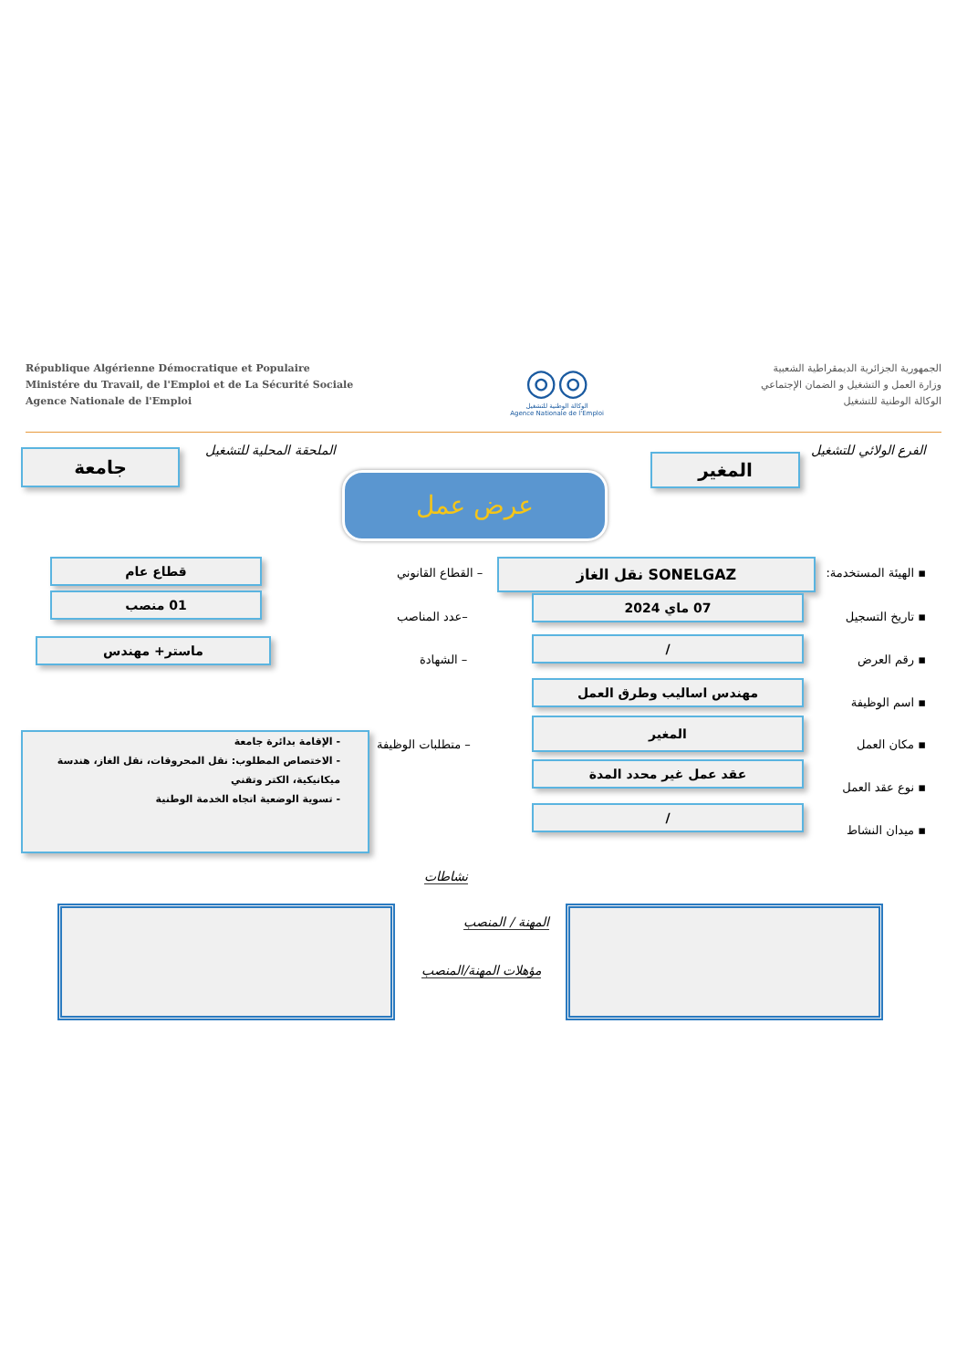République Algérienne Démocratique et Populaire
Ministére du Travail, de l'Emploi et de La Sécurité Sociale
Agence Nationale de l'Emploi
◎◎
الوكالة الوطنية للتشغيل
Agence Nationale de l'Emploi
الجمهورية الجزائرية الديمقراطية الشعبية
وزارة العمل و التشغيل و الضمان الإجتماعي
الوكالة الوطنية للتشغيل
الفرع الولائي للتشغيل الملحقة المحلية للتشغيل
المغير
جامعة
عرض عمل
▪ الهيئة المستخدمة: SONELGAZ نقل الغاز
– القطاع القانوني
قطاع عام
▪ تاريخ التسجيل
07 ماي 2024
–عدد المناصب
01 منصب
▪ رقم العرض
/
– الشهادة
ماستر+ مهندس
▪ اسم الوظيفة
مهندس اساليب وطرق العمل
▪ مكان العمل
المغير
– متطلبات الوظيفة
- الإقامة بدائرة جامعة
- الاختصاص المطلوب: نقل المحروقات، نقل الغاز، هندسة ميكانيكية، الكتر وتقني
- تسوية الوضعية اتجاه الخدمة الوطنية
▪ نوع عقد العمل
عقد عمل غير محدد المدة
▪ ميدان النشاط
/
نشاطات
المهنة / المنصب
مؤهلات المهنة/المنصب